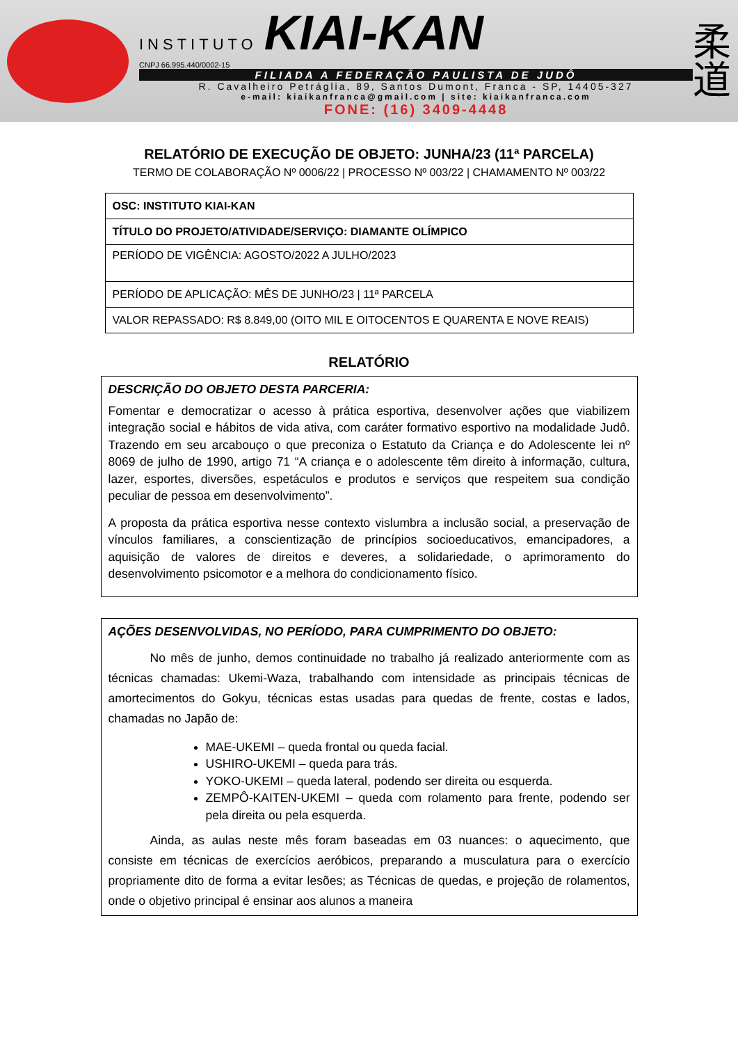INSTITUTO KIAI-KAN
CNPJ 66.995.440/0002-15
FILIADA A FEDERAÇÃO PAULISTA DE JUDÔ
R. Cavalheiro Petráglia, 89, Santos Dumont, Franca - SP, 14405-327
e-mail: kiaikanfranca@gmail.com | site: kiaikanfranca.com
FONE: (16) 3409-4448
柔
道
RELATÓRIO DE EXECUÇÃO DE OBJETO: JUNHA/23 (11ª PARCELA)
TERMO DE COLABORAÇÃO Nº 0006/22 | PROCESSO Nº 003/22 | CHAMAMENTO Nº 003/22
| OSC: INSTITUTO KIAI-KAN |
| TÍTULO DO PROJETO/ATIVIDADE/SERVIÇO: DIAMANTE OLÍMPICO |
| PERÍODO DE VIGÊNCIA: AGOSTO/2022 A JULHO/2023 |
| PERÍODO DE APLICAÇÃO: MÊS DE JUNHO/23 / 11ª PARCELA |
| VALOR REPASSADO: R$ 8.849,00 (OITO MIL E OITOCENTOS E QUARENTA E NOVE REAIS) |
RELATÓRIO
DESCRIÇÃO DO OBJETO DESTA PARCERIA:
Fomentar e democratizar o acesso à prática esportiva, desenvolver ações que viabilizem integração social e hábitos de vida ativa, com caráter formativo esportivo na modalidade Judô. Trazendo em seu arcabouço o que preconiza o Estatuto da Criança e do Adolescente lei nº 8069 de julho de 1990, artigo 71 “A criança e o adolescente têm direito à informação, cultura, lazer, esportes, diversões, espetáculos e produtos e serviços que respeitem sua condição peculiar de pessoa em desenvolvimento”.
A proposta da prática esportiva nesse contexto vislumbra a inclusão social, a preservação de vínculos familiares, a conscientização de princípios socioeducativos, emancipadores, a aquisição de valores de direitos e deveres, a solidariedade, o aprimoramento do desenvolvimento psicomotor e a melhora do condicionamento físico.
AÇÕES DESENVOLVIDAS, NO PERÍODO, PARA CUMPRIMENTO DO OBJETO:
No mês de junho, demos continuidade no trabalho já realizado anteriormente com as técnicas chamadas: Ukemi-Waza, trabalhando com intensidade as principais técnicas de amortecimentos do Gokyu, técnicas estas usadas para quedas de frente, costas e lados, chamadas no Japão de:
MAE-UKEMI – queda frontal ou queda facial.
USHIRO-UKEMI – queda para trás.
YOKO-UKEMI – queda lateral, podendo ser direita ou esquerda.
ZEMPÔ-KAITEN-UKEMI – queda com rolamento para frente, podendo ser pela direita ou pela esquerda.
Ainda, as aulas neste mês foram baseadas em 03 nuances: o aquecimento, que consiste em técnicas de exercícios aeróbicos, preparando a musculatura para o exercício propriamente dito de forma a evitar lesões; as Técnicas de quedas, e projeção de rolamentos, onde o objetivo principal é ensinar aos alunos a maneira